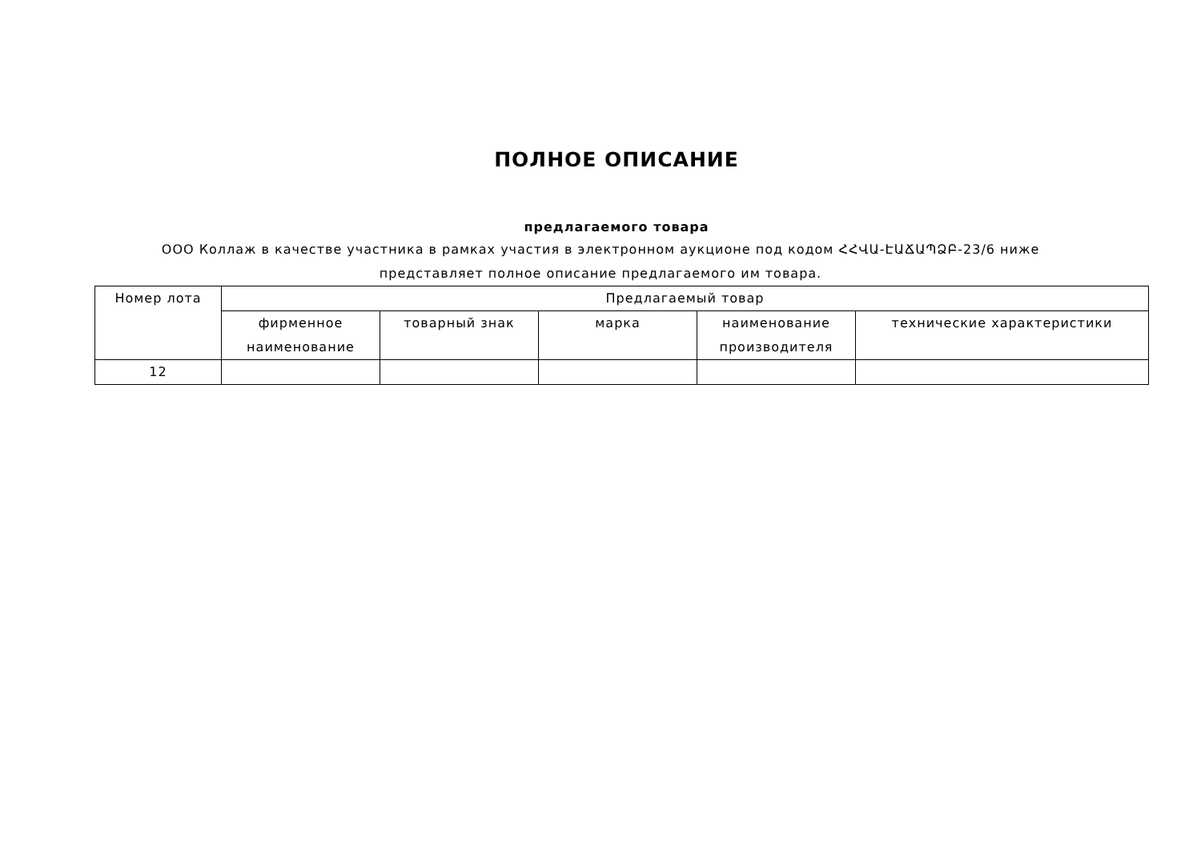ПОЛНОЕ ОПИСАНИЕ
предлагаемого товара
ООО Коллаж в качестве участника в рамках участия в электронном аукционе под кодом ՀՀՎԱ-ԷԱՃԱՊՁԲ-23/6 ниже представляет полное описание предлагаемого им товара.
| Номер лота | Предлагаемый товар | | | | |
| --- | --- | --- | --- | --- | --- |
| | фирменное наименование | товарный знак | марка | наименование производителя | технические характеристики |
| 12 | | | | | |